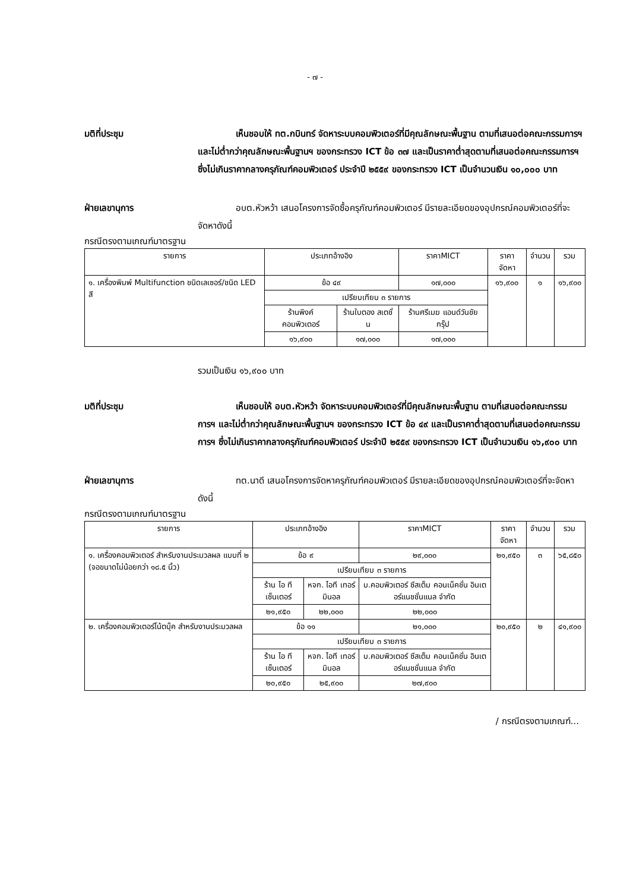- ๗ -
มติที่ประชุม เห็นชอบให้ ทต.กบินทร์ จัดหาระบบคอมพิวเตอร์ที่มีคุณลักษณะพื้นฐาน ตามที่เสนอต่อคณะกรรมการฯ และไม่ต่ำกว่าคุณลักษณะพื้นฐานฯ ของกระทรวง ICT ข้อ ๓๗ และเป็นราคาต่ำสุดตามที่เสนอต่อคณะกรรมการฯ ซึ่งไม่เกินราคากลางครุภัณฑ์คอมพิวเตอร์ ประจำปี ๒๕๕๙ ของกระทรวง ICT เป็นจำนวนเงิน ๑๐,๐๐๐ บาท
ฝ่ายเลขานุการ อบต.หัวหว้า เสนอโครงการจัดซื้อครุภัณฑ์คอมพิวเตอร์ มีรายละเอียดของอุปกรณ์คอมพิวเตอร์ที่จะจัดหาดังนี้
กรณีตรงตามเกณฑ์มาตรฐาน
| รายการ | ประเภทอ้างอิง | | ราคาMICT | ราคาจัดหา | จำนวน | รวม |
| --- | --- | --- | --- | --- | --- | --- |
| ๑. เครื่องพิมพ์ Multifunction ชนิดเลเซอร์/ชนิด LED สี | ข้อ ๔๙ | | ๑๗,๐๐๐ | ๑๖,๙๐๐ | ๑ | ๑๖,๙๐๐ |
| | เปรียบเทียบ ๓ รายการ | | | | | |
| | ร้านพิงค์ คอมพิวเตอร์ | ร้านใบตอง สเตชั่น | ร้านศรีเมฆ แอนด์วันชัยกรุ๊ป | | | |
| | ๑๖,๙๐๐ | ๑๗,๐๐๐ | ๑๗,๐๐๐ | | | |
รวมเป็นเงิน ๑๖,๙๐๐ บาท
มติที่ประชุม เห็นชอบให้ อบต.หัวหว้า จัดหาระบบคอมพิวเตอร์ที่มีคุณลักษณะพื้นฐาน ตามที่เสนอต่อคณะกรรมการฯ และไม่ต่ำกว่าคุณลักษณะพื้นฐานฯ ของกระทรวง ICT ข้อ ๔๙ และเป็นราคาต่ำสุดตามที่เสนอต่อคณะกรรมการฯ ซึ่งไม่เกินราคากลางครุภัณฑ์คอมพิวเตอร์ ประจำปี ๒๕๕๙ ของกระทรวง ICT เป็นจำนวนเงิน ๑๖,๙๐๐ บาท
ฝ่ายเลขานุการ ทต.นาดี เสนอโครงการจัดหาครุภัณฑ์คอมพิวเตอร์ มีรายละเอียดของอุปกรณ์คอมพิวเตอร์ที่จะจัดหาดังนี้
กรณีตรงตามเกณฑ์มาตรฐาน
| รายการ | ประเภทอ้างอิง | | ราคาMICT | ราคาจัดหา | จำนวน | รวม |
| --- | --- | --- | --- | --- | --- | --- |
| ๑. เครื่องคอมพิวเตอร์ สำหรับงานประมวลผล แบบที่ ๒ (จอขนาดไม่น้อยกว่า ๑๘.๕ นิ้ว) | ข้อ ๙ | | ๒๙,๐๐๐ | ๒๑,๙๕๐ | ๓ | ๖๕,๘๕๐ |
| | เปรียบเทียบ ๓ รายการ | | | | | |
| | ร้าน ไอ ที เซ็นเตอร์ | หจก. ไอที เทอร์มินอล | บ.คอมพิวเตอร์ ซีสเต็ม คอนเน็คชั่น อินเตอร์แนชชั่นแนล จำกัด | | | |
| | ๒๑,๙๕๐ | ๒๒,๐๐๐ | ๒๒,๐๐๐ | | | |
| ๒. เครื่องคอมพิวเตอร์โน้ตบุ๊ค สำหรับงานประมวลผล | ข้อ ๑๑ | | ๒๑,๐๐๐ | ๒๐,๙๕๐ | ๒ | ๔๑,๙๐๐ |
| | เปรียบเทียบ ๓ รายการ | | | | | |
| | ร้าน ไอ ที เซ็นเตอร์ | หจก. ไอที เทอร์มินอล | บ.คอมพิวเตอร์ ซีสเต็ม คอนเน็คชั่น อินเตอร์แนชชั่นแนล จำกัด | | | |
| | ๒๐,๙๕๐ | ๒๕,๙๐๐ | ๒๗,๙๐๐ | | | |
/ กรณีตรงตามเกณฑ์...